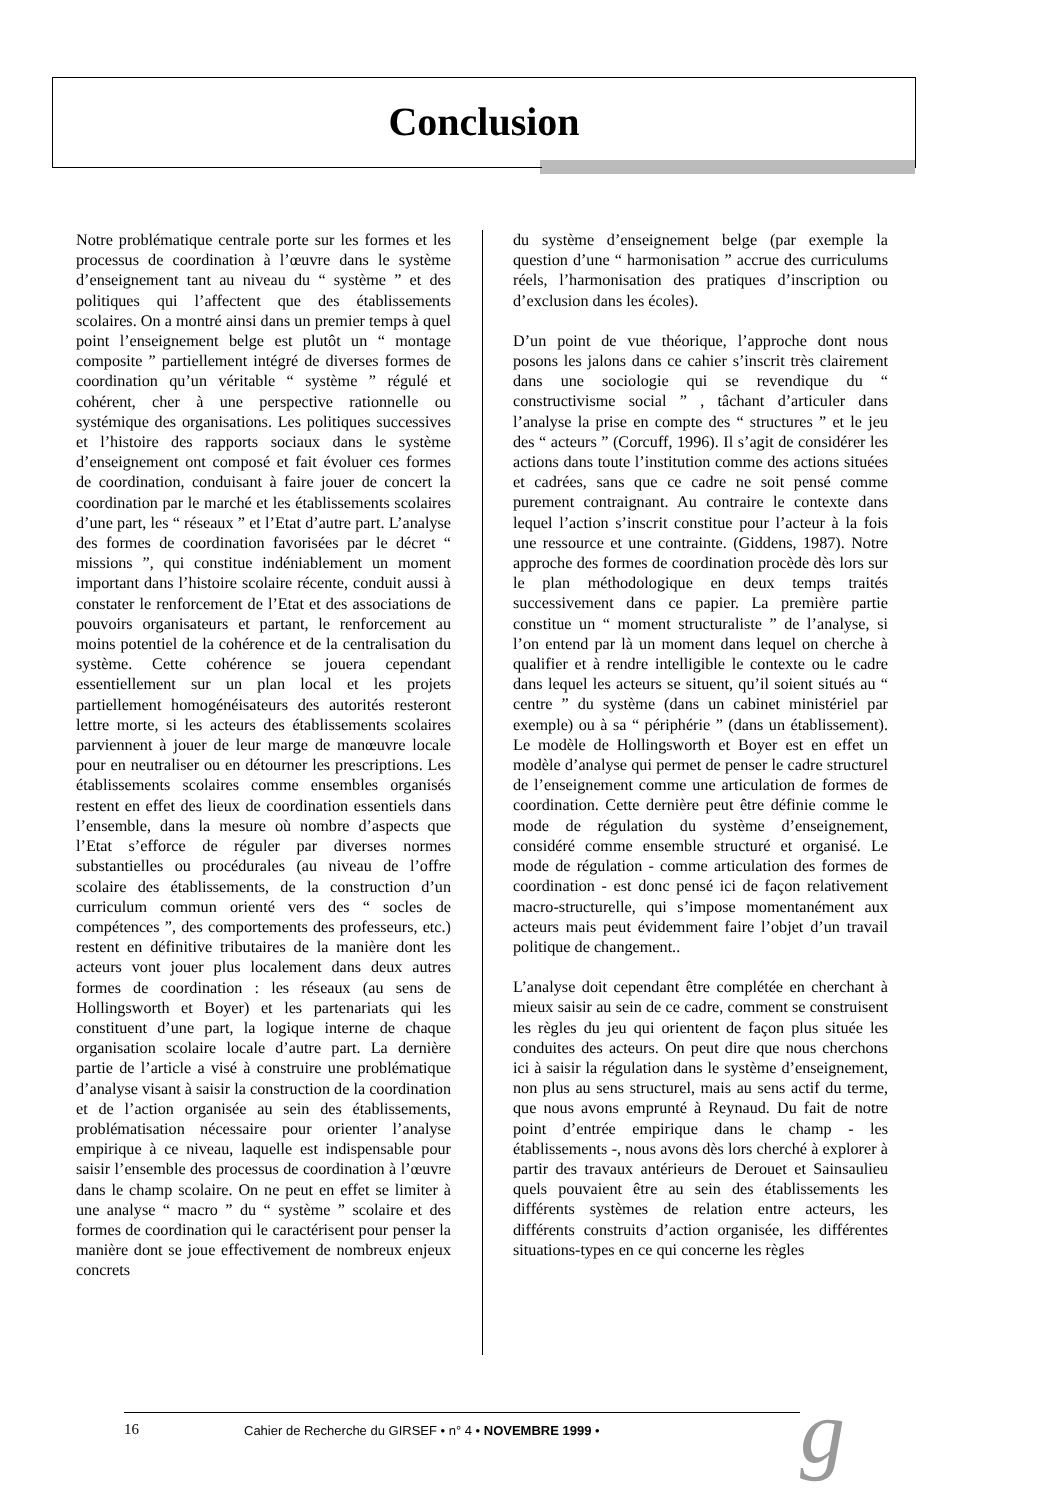Conclusion
Notre problématique centrale porte sur les formes et les processus de coordination à l’œuvre dans le système d’enseignement tant au niveau du “ système ” et des politiques qui l’affectent que des établissements scolaires. On a montré ainsi dans un premier temps à quel point l’enseignement belge est plutôt un “ montage composite ” partiellement intégré de diverses formes de coordination qu’un véritable “ système ” régulé et cohérent, cher à une perspective rationnelle ou systémique des organisations. Les politiques successives et l’histoire des rapports sociaux dans le système d’enseignement ont composé et fait évoluer ces formes de coordination, conduisant à faire jouer de concert la coordination par le marché et les établissements scolaires d’une part, les “ réseaux ” et l’Etat d’autre part. L’analyse des formes de coordination favorisées par le décret “ missions ”, qui constitue indéniablement un moment important dans l’histoire scolaire récente, conduit aussi à constater le renforcement de l’Etat et des associations de pouvoirs organisateurs et partant, le renforcement au moins potentiel de la cohérence et de la centralisation du système. Cette cohérence se jouera cependant essentiellement sur un plan local et les projets partiellement homogénéisateurs des autorités resteront lettre morte, si les acteurs des établissements scolaires parviennent à jouer de leur marge de manœuvre locale pour en neutraliser ou en détourner les prescriptions. Les établissements scolaires comme ensembles organisés restent en effet des lieux de coordination essentiels dans l’ensemble, dans la mesure où nombre d’aspects que l’Etat s’efforce de réguler par diverses normes substantielles ou procédurales (au niveau de l’offre scolaire des établissements, de la construction d’un curriculum commun orienté vers des “ socles de compétences ”, des comportements des professeurs, etc.) restent en définitive tributaires de la manière dont les acteurs vont jouer plus localement dans deux autres formes de coordination : les réseaux (au sens de Hollingsworth et Boyer) et les partenariats qui les constituent d’une part, la logique interne de chaque organisation scolaire locale d’autre part. La dernière partie de l’article a visé à construire une problématique d’analyse visant à saisir la construction de la coordination et de l’action organisée au sein des établissements, problématisation nécessaire pour orienter l’analyse empirique à ce niveau, laquelle est indispensable pour saisir l’ensemble des processus de coordination à l’œuvre dans le champ scolaire. On ne peut en effet se limiter à une analyse “ macro ” du “ système ” scolaire et des formes de coordination qui le caractérisent pour penser la manière dont se joue effectivement de nombreux enjeux concrets
du système d’enseignement belge (par exemple la question d’une “ harmonisation ” accrue des curriculums réels, l’harmonisation des pratiques d’inscription ou d’exclusion dans les écoles).
D’un point de vue théorique, l’approche dont nous posons les jalons dans ce cahier s’inscrit très clairement dans une sociologie qui se revendique du “ constructivisme social ” , tâchant d’articuler dans l’analyse la prise en compte des “ structures ” et le jeu des “ acteurs ” (Corcuff, 1996). Il s’agit de considérer les actions dans toute l’institution comme des actions situées et cadrées, sans que ce cadre ne soit pensé comme purement contraignant. Au contraire le contexte dans lequel l’action s’inscrit constitue pour l’acteur à la fois une ressource et une contrainte. (Giddens, 1987). Notre approche des formes de coordination procède dès lors sur le plan méthodologique en deux temps traités successivement dans ce papier. La première partie constitue un “ moment structuraliste ” de l’analyse, si l’on entend par là un moment dans lequel on cherche à qualifier et à rendre intelligible le contexte ou le cadre dans lequel les acteurs se situent, qu’il soient situés au “ centre ” du système (dans un cabinet ministériel par exemple) ou à sa “ périphérie ” (dans un établissement). Le modèle de Hollingsworth et Boyer est en effet un modèle d’analyse qui permet de penser le cadre structurel de l’enseignement comme une articulation de formes de coordination. Cette dernière peut être définie comme le mode de régulation du système d’enseignement, considéré comme ensemble structuré et organisé. Le mode de régulation - comme articulation des formes de coordination - est donc pensé ici de façon relativement macro-structurelle, qui s’impose momentanément aux acteurs mais peut évidemment faire l’objet d’un travail politique de changement..
L’analyse doit cependant être complétée en cherchant à mieux saisir au sein de ce cadre, comment se construisent les règles du jeu qui orientent de façon plus située les conduites des acteurs. On peut dire que nous cherchons ici à saisir la régulation dans le système d’enseignement, non plus au sens structurel, mais au sens actif du terme, que nous avons emprunté à Reynaud. Du fait de notre point d’entrée empirique dans le champ - les établissements -, nous avons dès lors cherché à explorer à partir des travaux antérieurs de Derouet et Sainsaulieu quels pouvaient être au sein des établissements les différents systèmes de relation entre acteurs, les différents construits d’action organisée, les différentes situations-types en ce qui concerne les règles
16 Cahier de Recherche du GIRSEF • n° 4 • NOVEMBRE 1999 • g